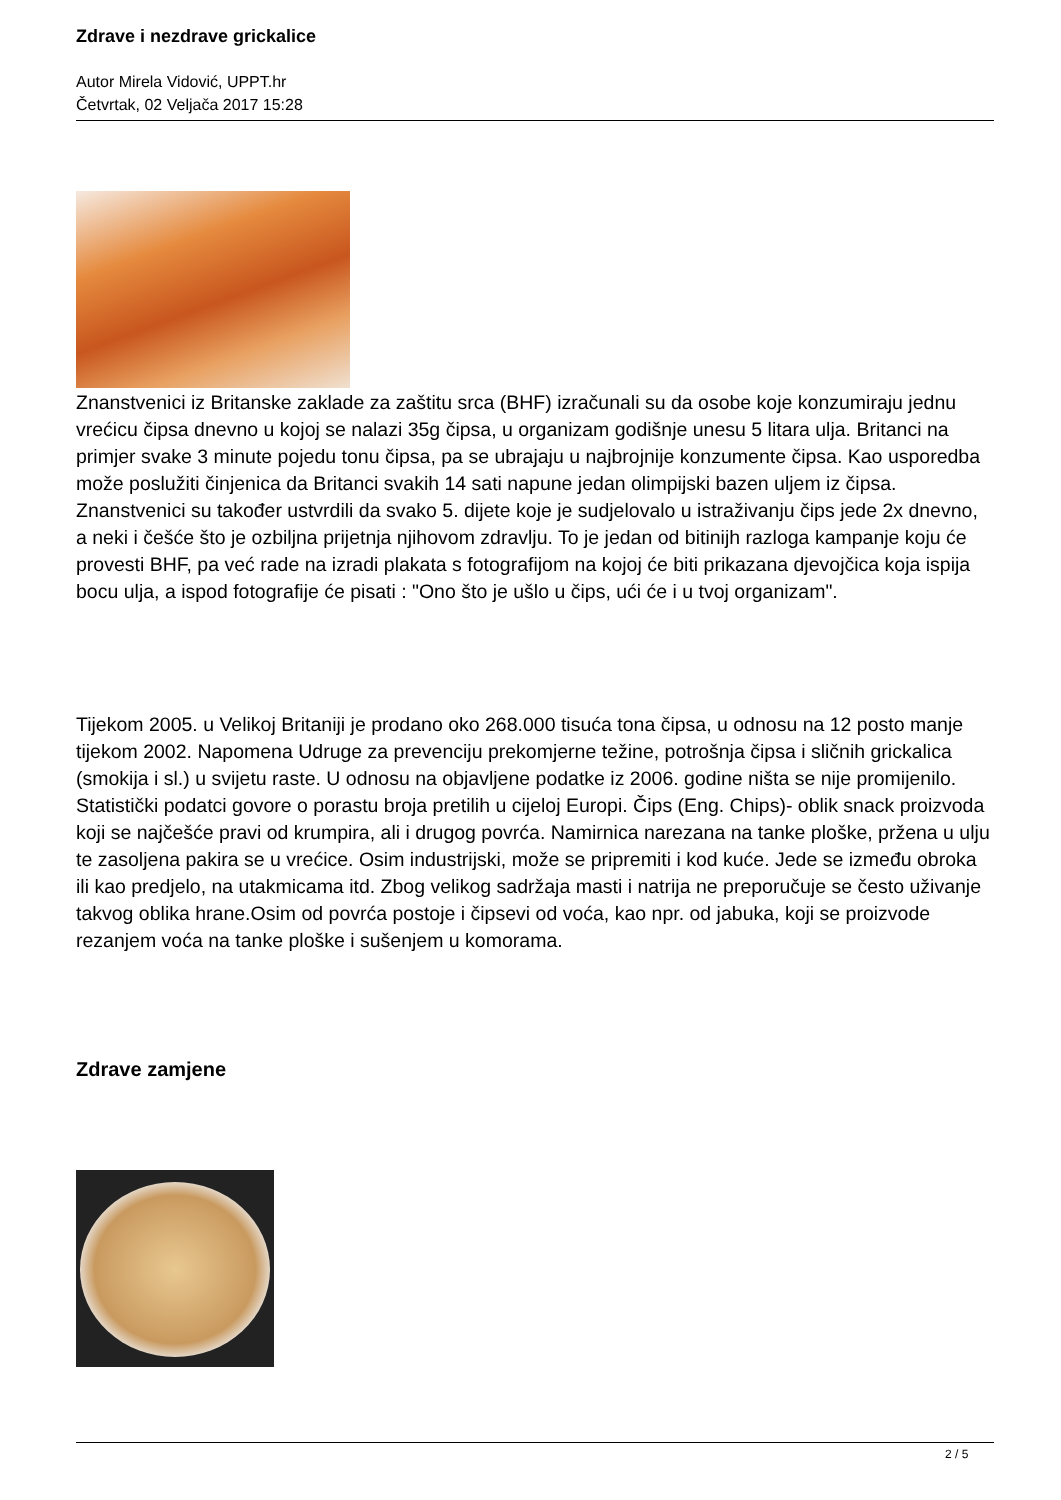Zdrave i nezdrave grickalice
Autor Mirela Vidović, UPPT.hr
Četvrtak, 02 Veljača 2017 15:28
Znanstvenici iz Britanske zaklade za zaštitu srca (BHF) izračunali su da osobe koje konzumiraju jednu vrećicu čipsa dnevno u kojoj se nalazi 35g čipsa, u organizam godišnje unesu 5 litara ulja. Britanci na primjer svake 3 minute pojedu tonu čipsa, pa se ubrajaju u najbrojnije konzumente čipsa. Kao usporedba može poslužiti činjenica da Britanci svakih 14 sati napune jedan olimpijski bazen uljem iz čipsa. Znanstvenici su također ustvrdili da svako 5. dijete koje je sudjelovalo u istraživanju čips jede 2x dnevno, a neki i češće što je ozbiljna prijetnja njihovom zdravlju. To je jedan od bitinijh razloga kampanje koju će provesti BHF, pa već rade na izradi plakata s fotografijom na kojoj će biti prikazana djevojčica koja ispija bocu ulja, a ispod fotografije će pisati : "Ono što je ušlo u čips, ući će i u tvoj organizam".
Tijekom 2005. u Velikoj Britaniji je prodano oko 268.000 tisuća tona čipsa, u odnosu na 12 posto manje tijekom 2002. Napomena Udruge za prevenciju prekomjerne težine, potrošnja čipsa i sličnih grickalica (smokija i sl.) u svijetu raste. U odnosu na objavljene podatke iz 2006. godine ništa se nije promijenilo. Statistički podatci govore o porastu broja pretilih u cijeloj Europi. Čips (Eng. Chips)- oblik snack proizvoda koji se najčešće pravi od krumpira, ali i drugog povrća. Namirnica narezana na tanke ploške, pržena u ulju te zasoljena pakira se u vrećice. Osim industrijski, može se pripremiti i kod kuće. Jede se između obroka ili kao predjelo, na utakmicama itd. Zbog velikog sadržaja masti i natrija ne preporučuje se često uživanje takvog oblika hrane.Osim od povrća postoje i čipsevi od voća, kao npr. od jabuka, koji se proizvode rezanjem voća na tanke ploške i sušenjem u komorama.
Zdrave zamjene
2 / 5